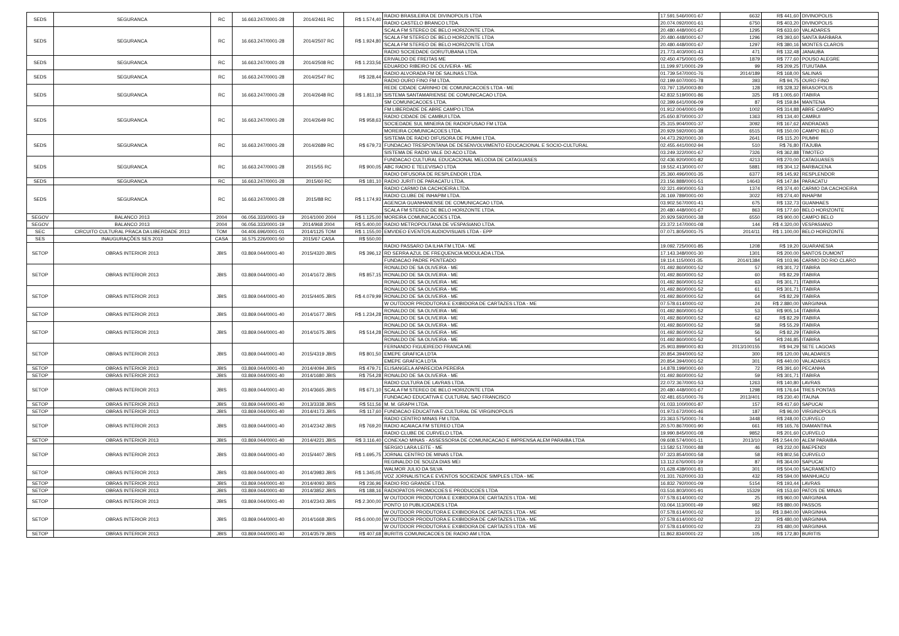| SEDS | SEGURANCA | RC | 16.663.247/0001-28 | 2014/2461 RC | R$ 1.574,40 | RADIO BRASILEIRA DE DIVINOPOLIS LTDA | 17.591.546/0001-67 | 6632 | R$ 441,60 | DIVINOPOLIS |
| | | | | | | RADIO CASTELO BRANCO LTDA. | 20.074.092/0001-61 | 6750 | R$ 403,20 | DIVINOPOLIS |
| SEDS | SEGURANCA | RC | 16.663.247/0001-28 | 2014/2507 RC | R$ 1.924,80 | SCALA FM STEREO DE BELO HORIZONTE LTDA. | 20.480.448/0001-67 | 1295 | R$ 633,60 | VALADARES |
| | | | | | | SCALA FM STEREO DE BELO HORIZONTE LTDA | 20.480.448/0001-67 | 1296 | R$ 393,60 | SANTA BARBARA |
| | | | | | | SCALA FM STEREO DE BELO HORIZONTE LTDA | 20.480.448/0001-67 | 1297 | R$ 380,16 | MONTES CLAROS |
| | | | | | | RADIO SOCIEDADE GORUTUBANA LTDA. | 21.773.403/0001-43 | 471 | R$ 132,48 | JANAUBA |
| SEDS | SEGURANCA | RC | 16.663.247/0001-28 | 2014/2508 RC | R$ 1.233,56 | ERIVALDO DE FREITAS ME | 02.450.475/0001-05 | 1879 | R$ 777,60 | POUSO ALEGRE |
| | | | | | | EDUARDO RIBEIRO DE OLIVEIRA - ME | 11.199.971/0001-29 | 99 | R$ 209,25 | ITUIUTABA |
| SEDS | SEGURANCA | RC | 16.663.247/0001-28 | 2014/2547 RC | R$ 328,44 | RADIO ALVORADA FM DE SALINAS LTDA. | 01.739.547/0001-76 | 2014/189 | R$ 168,00 | SALINAS |
| | | | | | | RADIO OURO FINO FM LTDA. | 02.199.607/0001-78 | 393 | R$ 94,75 | OURO FINO |
| SEDS | SEGURANCA | RC | 16.663.247/0001-28 | 2014/2648 RC | R$ 1.811,19 | REDE CIDADE CARINHO DE COMUNICACOES LTDA - ME | 03.797.135/0003-80 | 128 | R$ 328,32 | BRASOPOLIS |
| | | | | | | SISTEMA SANTAMARIENSE DE COMUNICACAO LTDA. | 42.832.519/0001-86 | 325 | R$ 1.005,60 | ITABIRA |
| | | | | | | SM COMUNICACOES LTDA. | 02.399.641/0006-09 | 87 | R$ 159,84 | MANTENA |
| SEDS | SEGURANCA | RC | 16.663.247/0001-28 | 2014/2649 RC | R$ 958,63 | FM LIBERDADE DE ABRE CAMPO LTDA | 01.912.004/0001-09 | 1002 | R$ 314,88 | ABRE CAMPO |
| | | | | | | RADIO CIDADE DE CAMBUI LTDA. | 25.650.870/0001-37 | 1363 | R$ 134,40 | CAMBUI |
| | | | | | | SOCIEDADE SUL MINEIRA DE RADIOFUSAO FM LTDA | 25.315.904/0001-37 | 3092 | R$ 167,62 | ANDRADAS |
| | | | | | | MOREIRA COMUNICACOES LTDA. | 20.929.592/0001-38 | 6515 | R$ 150,00 | CAMPO BELO |
| SEDS | SEGURANCA | RC | 16.663.247/0001-28 | 2014/2689 RC | R$ 679,73 | SISTEMA DE RADIO DIFUSORA DE PIUMHI LTDA. | 04.473.292/0001-30 | 2641 | R$ 115,20 | PIUMHI |
| | | | | | | FUNDACAO TRESPONTANA DE DESENVOLVIMENTO EDUCACIONAL E SOCIO-CULTURAL | 02.455.441/0002-94 | 510 | R$ 76,80 | ITAJUBA |
| | | | | | | SISTEMA DE RADIO VALE DO ACO LTDA. | 03.249.322/0001-67 | 7326 | R$ 362,88 | TIMOTEO |
| SEDS | SEGURANCA | RC | 16.663.247/0001-28 | 2015/55 RC | R$ 900,05 | FUNDACAO CULTURAL EDUCACIONAL MELODIA DE CATAGUASES | 02.436.920/0001-82 | 4213 | R$ 270,00 | CATAGUASES |
| | | | | | | ABC RADIO E TELEVISAO LTDA | 19.552.413/0001-07 | 5881 | R$ 304,12 | BARBACENA |
| | | | | | | RADIO DIFUSORA DE RESPLENDOR LTDA. | 25.360.496/0001-35 | 6377 | R$ 145,92 | RESPLENDOR |
| SEDS | SEGURANCA | RC | 16.663.247/0001-28 | 2015/60 RC | R$ 181,10 | RADIO JURITI DE PARACATU LTDA. | 23.156.888/0001-51 | 14643 | R$ 147,84 | PARACATU |
| SEDS | SEGURANCA | RC | 16.663.247/0001-28 | 2015/88 RC | R$ 1.174,93 | RADIO CARMO DA CACHOEIRA LTDA. | 02.321.490/0001-53 | 1374 | R$ 374,40 | CARMO DA CACHOEIRA |
| | | | | | | RADIO CLUBE DE INHAPIM LTDA. | 26.169.789/0001-00 | 3022 | R$ 274,40 | INHAPIM |
| | | | | | | AGENCIA GUANHANENSE DE COMUNICACAO LTDA. | 03.902.567/0001-41 | 675 | R$ 132,73 | GUANHAES |
| | | | | | | SCALA FM STEREO DE BELO HORIZONTE LTDA. | 20.480.448/0001-67 | 863 | R$ 177,60 | BELO HORIZONTE |
| SEGOV | BALANCO 2013 | 2004 | 06.056.333/0001-19 | 2014/1000 2004 | R$ 1.125,00 | MOREIRA COMUNICACOES LTDA. | 20.929.592/0001-38 | 6550 | R$ 900,00 | CAMPO BELO |
| SEGOV | BALANCO 2013 | 2004 | 06.056.333/0001-19 | 2014/968 2004 | R$ 5.400,00 | RADIO METROPOLITANA DE VESPASIANO LTDA. | 23.372.147/0001-08 | 144 | R$ 4.320,00 | VESPASIANO |
| SEC | CIRCUITO CULTURAL PRACA DA LIBERDADE 2013 | TOM | 04.406.696/0001-01 | 2014/1125 TOM | R$ 1.155,00 | EMVIDEO EVENTOS AUDIOVISUAIS LTDA - EPP | 07.071.805/0001-75 | 2014/11 | R$ 1.100,00 | BELO HORIZONTE |
| SES | INAUGURAÇÕES SES 2013 | CASA | 16.575.226/0001-50 | 2015/67 CASA | R$ 550,00 | | | | | |
| SETOP | OBRAS INTERIOR 2013 | JBIS | 03.869.044/0001-40 | 2015/4320 JBIS | R$ 396,12 | RADIO PASSARO DA ILHA FM LTDA - ME | 19.092.725/0001-85 | 1208 | R$ 19,20 | GUARANESIA |
| | | | | | | RD SERRA AZUL DE FREQUENCIA MODULADA LTDA. | 17.143.348/0001-30 | 1301 | R$ 200,00 | SANTOS DUMONT |
| | | | | | | FUNDACAO PADRE PENTEADO | 19.114.115/0001-35 | 2014/1384 | R$ 103,96 | CARMO DO RIO CLARO |
| SETOP | OBRAS INTERIOR 2013 | JBIS | 03.869.044/0001-40 | 2014/1672 JBIS | R$ 857,15 | RONALDO DE SA OLIVEIRA - ME | 01.492.860/0001-52 | 57 | R$ 301,72 | ITABIRA |
| | | | | | | RONALDO DE SA OLIVEIRA - ME | 01.492.860/0001-52 | 60 | R$ 82,29 | ITABIRA |
| | | | | | | RONALDO DE SA OLIVEIRA - ME | 01.492.860/0001-52 | 63 | R$ 301,71 | ITABIRA |
| SETOP | OBRAS INTERIOR 2013 | JBIS | 03.869.044/0001-40 | 2015/4405 JBIS | R$ 4.079,99 | RONALDO DE SA OLIVEIRA - ME | 01.492.860/0001-52 | 61 | R$ 301,71 | ITABIRA |
| | | | | | | RONALDO DE SA OLIVEIRA - ME | 01.492.860/0001-52 | 64 | R$ 82,29 | ITABIRA |
| | | | | | | W OUTDOOR PRODUTORA E EXIBIDORA DE CARTAZES LTDA - ME | 07.578.614/0001-02 | 24 | R$ 2.880,00 | VARGINHA |
| SETOP | OBRAS INTERIOR 2013 | JBIS | 03.869.044/0001-40 | 2014/1677 JBIS | R$ 1.234,28 | RONALDO DE SA OLIVEIRA - ME | 01.492.860/0001-52 | 53 | R$ 905,14 | ITABIRA |
| | | | | | | RONALDO DE SA OLIVEIRA - ME | 01.492.860/0001-52 | 62 | R$ 82,29 | ITABIRA |
| SETOP | OBRAS INTERIOR 2013 | JBIS | 03.869.044/0001-40 | 2014/1675 JBIS | R$ 514,28 | RONALDO DE SA OLIVEIRA - ME | 01.492.860/0001-52 | 58 | R$ 55,29 | ITABIRA |
| | | | | | | RONALDO DE SA OLIVEIRA - ME | 01.492.860/0001-52 | 56 | R$ 82,29 | ITABIRA |
| | | | | | | RONALDO DE SA OLIVEIRA - ME | 01.492.860/0001-52 | 54 | R$ 246,85 | ITABIRA |
| SETOP | OBRAS INTERIOR 2013 | JBIS | 03.869.044/0001-40 | 2015/4319 JBIS | R$ 801,50 | FERNANDO FIGUEIREDO FRANCA ME | 25.903.899/0001-83 | 2013/100155 | R$ 94,29 | SETE LAGOAS |
| | | | | | | EMEPE GRAFICA LDTA | 20.854.394/0001-52 | 300 | R$ 120,00 | VALADARES |
| | | | | | | EMEPE GRAFICA LDTA | 20.854.394/0001-52 | 301 | R$ 440,00 | VALADARES |
| SETOP | OBRAS INTERIOR 2013 | JBIS | 03.869.044/0001-40 | 2014/4094 JBIS | R$ 479,71 | ELISANGELA APARECIDA PEREIRA | 14.878.199/0001-60 | 72 | R$ 391,60 | PECANHA |
| SETOP | OBRAS INTERIOR 2013 | JBIS | 03.869.044/0001-40 | 2014/1680 JBIS | R$ 754,28 | RONALDO DE SA OLIVEIRA - ME | 01.492.860/0001-52 | 59 | R$ 301,71 | ITABIRA |
| SETOP | OBRAS INTERIOR 2013 | JBIS | 03.869.044/0001-40 | 2014/3665 JBIS | R$ 671,10 | RADIO CULTURA DE LAVRAS LTDA. | 22.072.367/0001-53 | 1263 | R$ 140,80 | LAVRAS |
| | | | | | | SCALA FM STEREO DE BELO HORIZONTE LTDA | 20.480.448/0001-67 | 1298 | R$ 176,64 | TRES PONTAS |
| | | | | | | FUNDACAO EDUCATIVA E CULTURAL SAO FRANCISCO | 02.481.651/0001-76 | 2013/401 | R$ 230,40 | ITAUNA |
| SETOP | OBRAS INTERIOR 2013 | JBIS | 03.869.044/0001-40 | 2013/3338 JBIS | R$ 511,56 | M. M. GRAPH LTDA. | 01.033.100/0001-87 | 157 | R$ 417,60 | SAPUCAI |
| SETOP | OBRAS INTERIOR 2013 | JBIS | 03.869.044/0001-40 | 2014/4173 JBIS | R$ 117,60 | FUNDACAO EDUCATIVA E CULTURAL DE VIRGINOPOLIS | 01.973.672/0001-46 | 187 | R$ 96,00 | VIRGINOPOLIS |
| SETOP | OBRAS INTERIOR 2013 | JBIS | 03.869.044/0001-40 | 2014/2342 JBIS | R$ 769,20 | RADIO CENTRO MINAS FM LTDA. | 23.363.575/0001-74 | 3448 | R$ 248,00 | CURVELO |
| | | | | | | RADIO ACAIACA FM STEREO LTDA | 20.570.867/0001-90 | 661 | R$ 165,76 | DIAMANTINA |
| | | | | | | RADIO CLUBE DE CURVELO LTDA. | 19.990.845/0001-08 | 9852 | R$ 201,60 | CURVELO |
| SETOP | OBRAS INTERIOR 2013 | JBIS | 03.869.044/0001-40 | 2014/4221 JBIS | R$ 3.116,40 | CONEXAO MINAS - ASSESSORIA DE COMUNICACAO E IMPRENSA ALEM PARAIBA LTDA | 09.608.574/0001-11 | 2013/10 | R$ 2.544,00 | ALEM PARAIBA |
| SETOP | OBRAS INTERIOR 2013 | JBIS | 03.869.044/0001-40 | 2015/4407 JBIS | R$ 1.695,75 | SERGIO LARA LEITE - ME | 13.582.517/0001-88 | 46 | R$ 232,00 | BAEPENDI |
| | | | | | | JORNAL CENTRO DE MINAS LTDA. | 07.323.854/0001-58 | 58 | R$ 802,56 | CURVELO |
| | | | | | | REGINALDO DE SOUZA DIAS MEI | 13.112.676/0001-19 | 87 | R$ 364,00 | SAPUCAI |
| SETOP | OBRAS INTERIOR 2013 | JBIS | 03.869.044/0001-40 | 2014/3983 JBIS | R$ 1.345,05 | WALMOR JULIO DA SILVA | 01.628.438/0001-81 | 301 | R$ 504,00 | SACRAMENTO |
| | | | | | | VOZ JORNALISTICA E EVENTOS SOCIEDADE SIMPLES LTDA - ME | 01.331.762/0001-33 | 432 | R$ 594,00 | MANHUACU |
| SETOP | OBRAS INTERIOR 2013 | JBIS | 03.869.044/0001-40 | 2014/4093 JBIS | R$ 236,96 | RADIO RIO GRANDE LTDA. | 16.832.792/0001-09 | 5154 | R$ 193,44 | LAVRAS |
| SETOP | OBRAS INTERIOR 2013 | JBIS | 03.869.044/0001-40 | 2014/3852 JBIS | R$ 188,16 | RADIOPATOS PROMOCOES E PRODUCOES LTDA | 03.516.803/0001-91 | 15329 | R$ 153,60 | PATOS DE MINAS |
| SETOP | OBRAS INTERIOR 2013 | JBIS | 03.869.044/0001-40 | 2014/2343 JBIS | R$ 2.300,00 | W OUTDOOR PRODUTORA E EXIBIDORA DE CARTAZES LTDA - ME | 07.578.614/0001-02 | 25 | R$ 960,00 | VARGINHA |
| | | | | | | PONTO 10 PUBLICIDADES LTDA | 03.064.113/0001-49 | 982 | R$ 880,00 | PASSOS |
| SETOP | OBRAS INTERIOR 2013 | JBIS | 03.869.044/0001-40 | 2014/1668 JBIS | R$ 6.000,00 | W OUTDOOR PRODUTORA E EXIBIDORA DE CARTAZES LTDA - ME | 07.578.614/0001-02 | 16 | R$ 3.840,00 | VARGINHA |
| | | | | | | W OUTDOOR PRODUTORA E EXIBIDORA DE CARTAZES LTDA - ME | 07.578.614/0001-02 | 22 | R$ 480,00 | VARGINHA |
| | | | | | | W OUTDOOR PRODUTORA E EXIBIDORA DE CARTAZES LTDA - ME | 07.578.614/0001-02 | 23 | R$ 480,00 | VARGINHA |
| SETOP | OBRAS INTERIOR 2013 | JBIS | 03.869.044/0001-40 | 2014/3579 JBIS | R$ 407,68 | BURITIS COMUNICACOES DE RADIO AM LTDA. | 11.862.834/0001-22 | 105 | R$ 172,80 | BURITIS |